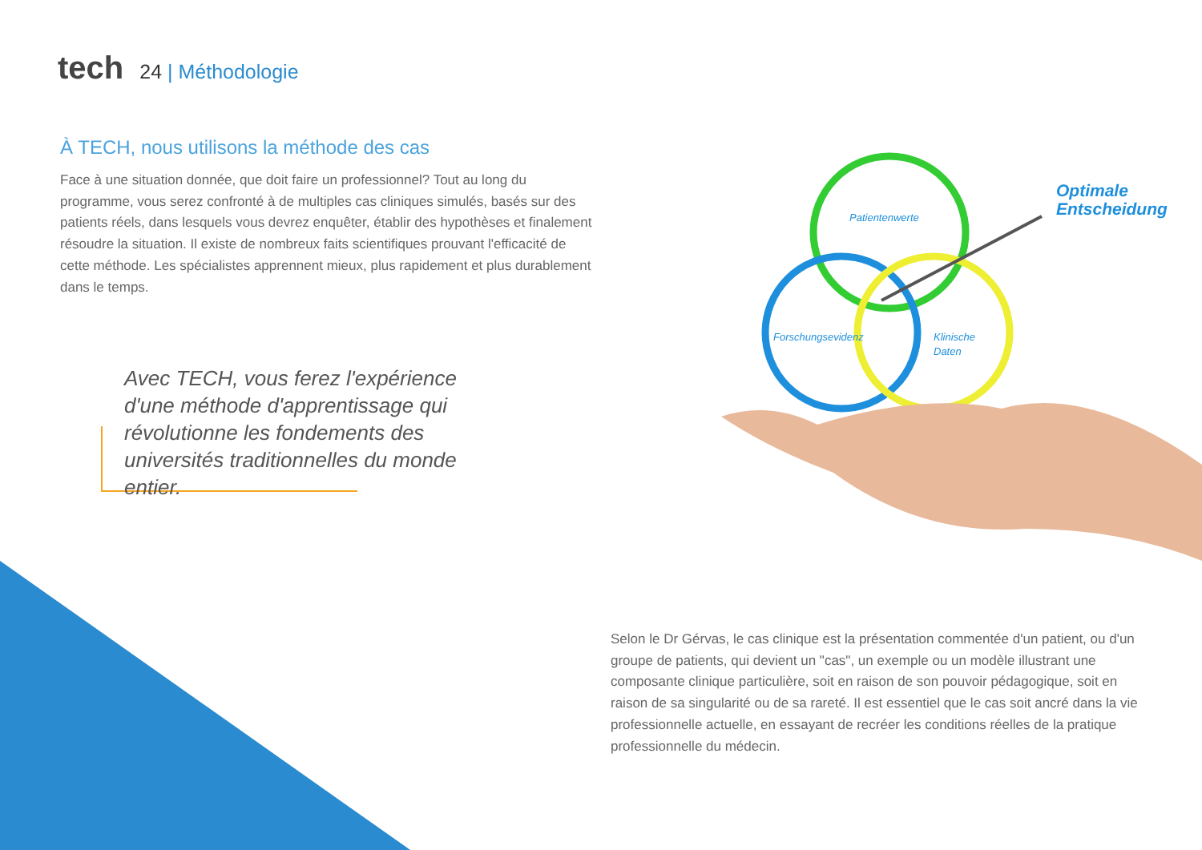tech
24 | Méthodologie
À TECH, nous utilisons la méthode des cas
Face à une situation donnée, que doit faire un professionnel? Tout au long du programme, vous serez confronté à de multiples cas cliniques simulés, basés sur des patients réels, dans lesquels vous devrez enquêter, établir des hypothèses et finalement résoudre la situation. Il existe de nombreux faits scientifiques prouvant l'efficacité de cette méthode. Les spécialistes apprennent mieux, plus rapidement et plus durablement dans le temps.
Avec TECH, vous ferez l'expérience d'une méthode d'apprentissage qui révolutionne les fondements des universités traditionnelles du monde entier.
Patientenwerte
Forschungsevidenz
Klinische
Daten
Optimale
Entscheidung
Selon le Dr Gérvas, le cas clinique est la présentation commentée d'un patient, ou d'un groupe de patients, qui devient un "cas", un exemple ou un modèle illustrant une composante clinique particulière, soit en raison de son pouvoir pédagogique, soit en raison de sa singularité ou de sa rareté. Il est essentiel que le cas soit ancré dans la vie professionnelle actuelle, en essayant de recréer les conditions réelles de la pratique professionnelle du médecin.